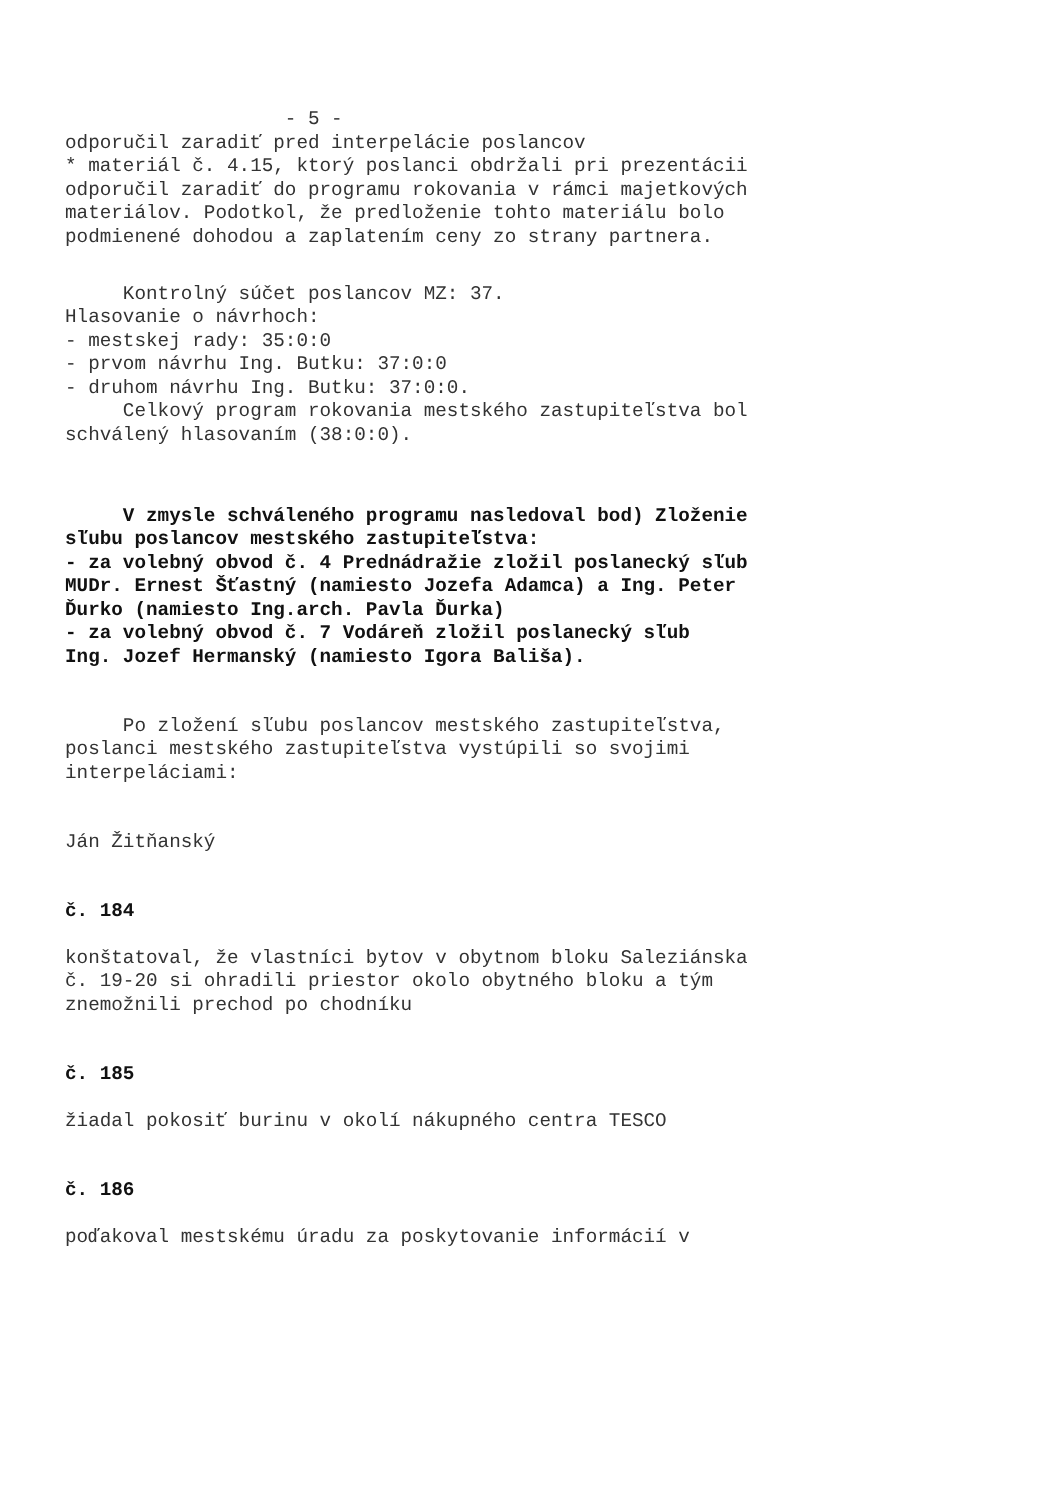- 5 -
odporučil zaradiť pred interpelácie poslancov * materiál č. 4.15, ktorý poslanci obdržali pri prezentácii odporučil zaradiť do programu rokovania v rámci majetkových materiálov. Podotkol, že predloženie tohto materiálu bolo podmienené dohodou a zaplatením ceny zo strany partnera.
Kontrolný súčet poslancov MZ: 37. Hlasovanie o návrhoch: - mestskej rady: 35:0:0 - prvom návrhu Ing. Butku: 37:0:0 - druhom návrhu Ing. Butku: 37:0:0. Celkový program rokovania mestského zastupiteľstva bol schválený hlasovaním (38:0:0).
V zmysle schváleného programu nasledoval bod) Zloženie sľubu poslancov mestského zastupiteľstva: - za volebný obvod č. 4 Prednádražie zložil poslanecký sľub MUDr. Ernest Šťastný (namiesto Jozefa Adamca) a Ing. Peter Ďurko (namiesto Ing.arch. Pavla Ďurka) - za volebný obvod č. 7 Vodáreň zložil poslanecký sľub Ing. Jozef Hermanský (namiesto Igora Bališa).
Po zložení sľubu poslancov mestského zastupiteľstva, poslanci mestského zastupiteľstva vystúpili so svojimi interpeláciami:
Ján Žitňanský
č. 184
konštatoval, že vlastníci bytov v obytnom bloku Saleziánska č. 19-20 si ohradili priestor okolo obytného bloku a tým znemožnili prechod po chodníku
č. 185
žiadal pokosiť burinu v okolí nákupného centra TESCO
č. 186
poďakoval mestskému úradu za poskytovanie informácií v